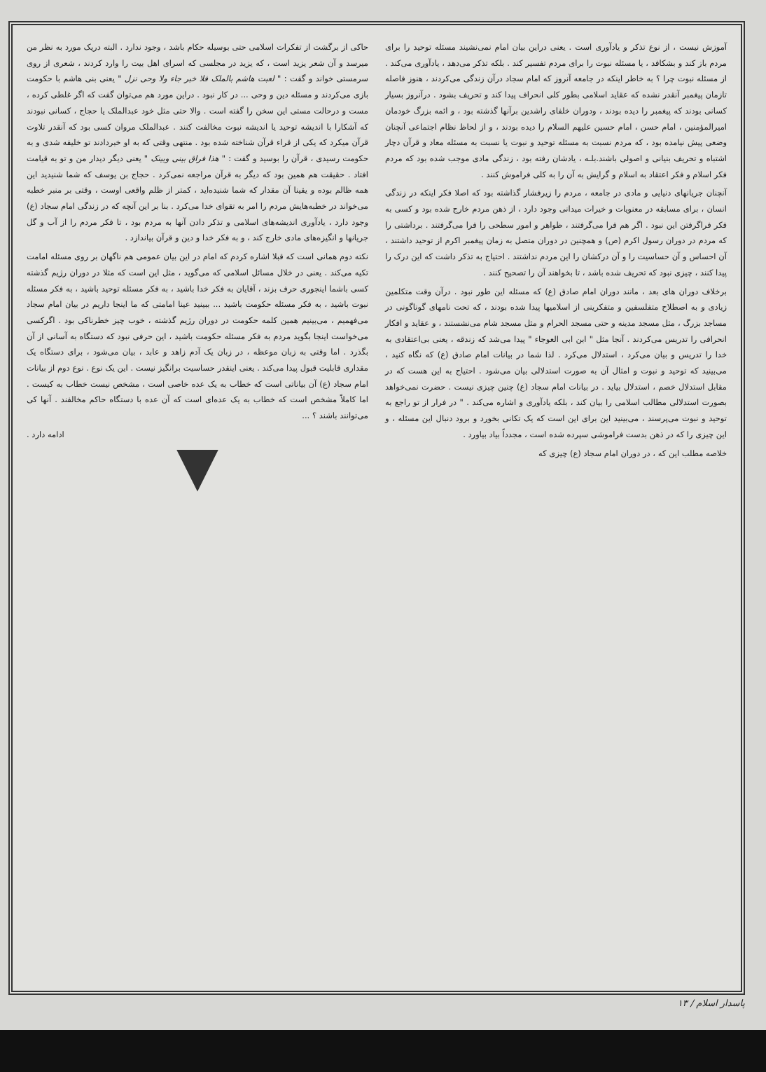آموزش نیست ، از نوع تذکر و یادآوری است . یعنی دراین بیان امام نمی‌نشیند مسئله توحید را برای مردم باز کند و بشکافد ، یا مسئله نبوت را برای مردم تفسیر کند . بلکه تذکر می‌دهد ، یادآوری می‌کند . از مسئله نبوت چرا ؟ به خاطر اینکه در جامعه آنروز که امام سجاد درآن زندگی می‌کردند ، هنوز فاصله تازمان پیغمبر آنقدر نشده که عقاید اسلامی بطور کلی انحراف پیدا کند و تحریف بشود . درآنروز بسیار کسانی بودند که پیغمبر را دیده بودند ، ودوران خلفای راشدین برآنها گذشته بود ، و ائمه بزرگ خودمان امیرالمؤمنین ، امام حسن ، امام حسین علیهم السلام را دیده بودند ، و از لحاظ نظام اجتماعی آنچنان وضعی پیش نیامده بود ، که مردم نسبت به مسئله توحید و نبوت یا نسبت به مسئله معاد و قرآن دچار اشتباه و تحریف بنیانی و اصولی باشند.بلـه ، یادشان رفته بود ، زندگی مادی موجب شده بود که مردم فکر اسلام و فکر اعتقاد به اسلام و گرایش به آن را به کلی فراموش کنند .
آنچنان جریانهای دنیایی و مادی در جامعه ، مردم را زیرفشار گذاشته بود که اصلا فکر اینکه در زندگی انسان ، برای مسابقه در معنویات و خیرات میدانی وجود دارد ، از ذهن مردم خارج شده بود و کسی به فکر فراگرفتن این نبود . اگر هم فرا می‌گرفتند ، ظواهر و امور سطحی را فرا می‌گرفتند . برداشتی را که مردم در دوران رسول اکرم (ص) و همچنین در دوران متصل به زمان پیغمبر اکرم از توحید داشتند ، آن احساس و آن حساسیت را و آن درکشان را این مردم نداشتند . احتیاج به تذکر داشت که این درک را پیدا کنند ، چیزی نبود که تحریف شده باشد ، تا بخواهند آن را تصحیح کنند .
برخلاف دوران های بعد ، مانند دوران امام صادق (ع) که مسئله این طور نبود . درآن وقت متکلمین زیادی و به اصطلاح متفلسفین و متفکرینی از اسلامیها پیدا شده بودند ، که تحت نامهای گوناگونی در مساجد بزرگ ، مثل مسجد مدینه و حتی مسجد الحرام و مثل مسجد شام می‌نشستند ، و عقاید و افکار انحرافی را تدریس می‌کردند . آنجا مثل " ابن ابی العوجاء " پیدا می‌شد که زندقه ، یعنی بی‌اعتقادی به خدا را تدریس و بیان می‌کرد ، استدلال می‌کرد . لذا شما در بیانات امام صادق (ع) که نگاه کنید ، می‌بینید که توحید و نبوت و امثال آن به صورت استدلالی بیان می‌شود . احتیاج به این هست که در مقابل استدلال خصم ، استدلال بیاید . در بیانات امام سجاد (ع) چنین چیزی نیست . حضرت نمی‌خواهد بصورت استدلالی مطالب اسلامی را بیان کند ، بلکه یادآوری و اشاره می‌کند . " در فرار از تو راجع به توحید و نبوت می‌پرسند ، می‌بینید این برای این است که یک تکانی بخورد و برود دنبال این مسئله ، و این چیزی را که در ذهن بدست فراموشی سپرده شده است ، مجدداً بیاد بیاورد .
خلاصه مطلب این که ، در دوران امام سجاد (ع) چیزی که
حاکی از برگشت از تفکرات اسلامی حتی بوسیله حکام باشد ، وجود ندارد . البته دریک مورد به نظر من میرسد و آن شعر یزید است ، که یزید در مجلسی که اسرای اهل بیت را وارد کردند ، شعری از روی سرمستی خواند و گفت : " لعبت هاشم بالملک فلا خبر جاء ولا وحی نزل " یعنی بنی هاشم با حکومت بازی می‌کردند و مسئله دین و وحی ... در کار نبود . دراین مورد هم می‌توان گفت که اگر غلطی کرده ، مست و درحالت مستی این سخن را گفته است . والا حتی مثل خود عبدالملک یا حجاج ، کسانی نبودند که آشکارا با اندیشه توحید یا اندیشه نبوت مخالفت کنند . عبدالملک مروان کسی بود که آنقدر تلاوت قرآن میکرد که یکی از قراء قرآن شناخته شده بود . منتهی وقتی که به او خبردادند تو خلیفه شدی و به حکومت رسیدی ، قرآن را بوسید و گفت : " هذا فراق بینی وبینک " یعنی دیگر دیدار من و تو به قیامت افتاد . حقیقت هم همین بود که دیگر به قرآن مراجعه نمی‌کرد . حجاج بن یوسف که شما شنیدید این همه ظالم بوده و یقینا آن مقدار که شما شنیده‌اید ، کمتر از ظلم واقعی اوست ، وقتی بر منبر خطبه می‌خواند در خطبه‌هایش مردم را امر به تقوای خدا می‌کرد . بنا بر این آنچه که در زندگی امام سجاد (ع) وجود دارد ، یادآوری اندیشه‌های اسلامی و تذکر دادن آنها به مردم بود ، تا فکر مردم را از آب و گل جریانها و انگیزه‌های مادی خارج کند ، و به فکر خدا و دین و قرآن بیاندازد .
نکته دوم همانی است که قبلا اشاره کردم که امام در این بیان عمومی هم ناگهان بر روی مسئله امامت تکیه می‌کند . یعنی در خلال مسائل اسلامی که می‌گوید ، مثل این است که مثلا در دوران رژیم گذشته کسی باشما اینجوری حرف بزند ، آقایان به فکر خدا باشید ، به فکر مسئله توحید باشید ، به فکر مسئله نبوت باشید ، به فکر مسئله حکومت باشید ... ببینید عینا امامتی که ما اینجا داریم در بیان امام سجاد می‌فهمیم ، می‌بینیم همین کلمه حکومت در دوران رژیم گذشته ، خوب چیز خطرناکی بود . اگرکسی می‌خواست اینجا بگوید مردم به فکر مسئله حکومت باشید ، این حرفی نبود که دستگاه به آسانی از آن بگذرد . اما وقتی به زبان موعظه ، در زبان یک آدم زاهد و عابد ، بیان می‌شود ، برای دستگاه یک مقداری قابلیت قبول پیدا می‌کند . یعنی اینقدر حساسیت برانگیز نیست . این یک نوع . نوع دوم از بیانات امام سجاد (ع) آن بیاناتی است که خطاب به یک عده خاصی است ، مشخص نیست خطاب به کیست . اما کاملاً مشخص است که خطاب به یک عده‌ای است که آن عده با دستگاه حاکم مخالفند . آنها کی می‌توانند باشند ؟ ...
ادامه دارد .
پاسدار اسلام / ۱۳